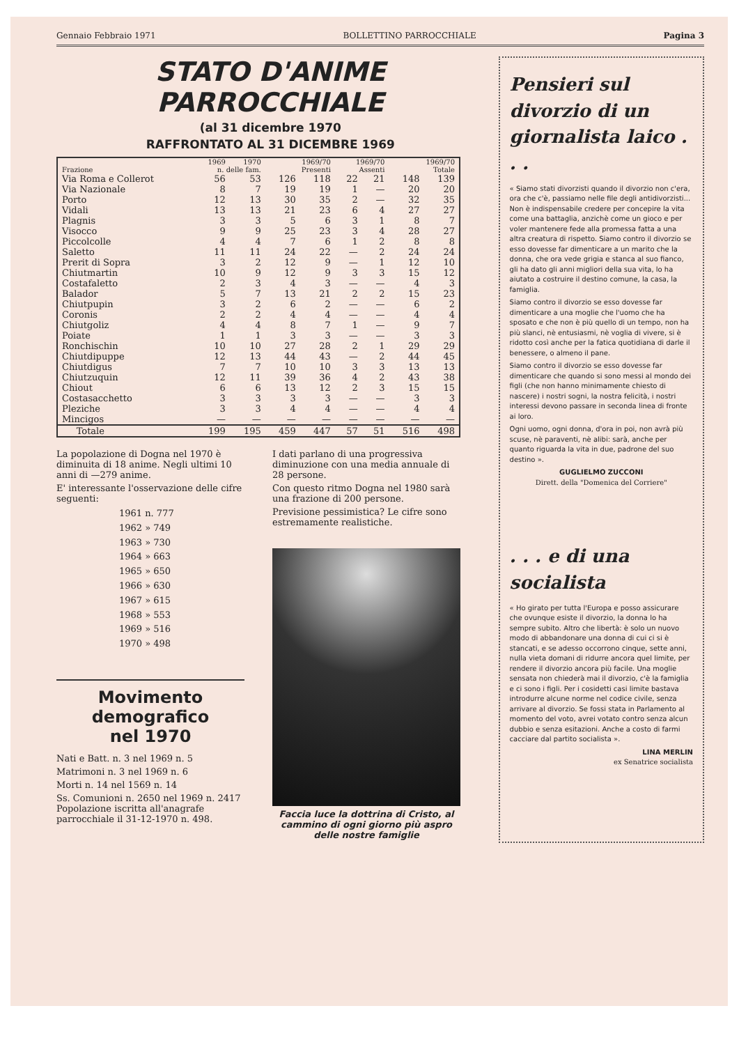Gennaio Febbraio 1971 BOLLETTINO PARROCCHIALE Pagina 3
STATO D'ANIME PARROCCHIALE
(al 31 dicembre 1970
RAFFRONTATO AL 31 DICEMBRE 1969
| | 1969 | 1970 | 1969/70 | | 1969/70 | | 1969/70 | |
| --- | --- | --- | --- | --- | --- | --- | --- | --- |
| Frazione | n. delle fam. | | Presenti | | Assenti | | Totale | |
| Via Roma e Collerot | 56 | 53 | 126 | 118 | 22 | 21 | 148 | 139 |
| Via Nazionale | 8 | 7 | 19 | 19 | 1 | — | 20 | 20 |
| Porto | 12 | 13 | 30 | 35 | 2 | — | 32 | 35 |
| Vidali | 13 | 13 | 21 | 23 | 6 | 4 | 27 | 27 |
| Plagnis | 3 | 3 | 5 | 6 | 3 | 1 | 8 | 7 |
| Visocco | 9 | 9 | 25 | 23 | 3 | 4 | 28 | 27 |
| Piccolcolle | 4 | 4 | 7 | 6 | 1 | 2 | 8 | 8 |
| Saletto | 11 | 11 | 24 | 22 | — | 2 | 24 | 24 |
| Prerit di Sopra | 3 | 2 | 12 | 9 | — | 1 | 12 | 10 |
| Chiutmartin | 10 | 9 | 12 | 9 | 3 | 3 | 15 | 12 |
| Costafaletto | 2 | 3 | 4 | 3 | — | — | 4 | 3 |
| Balador | 5 | 7 | 13 | 21 | 2 | 2 | 15 | 23 |
| Chiutpupin | 3 | 2 | 6 | 2 | — | — | 6 | 2 |
| Coronis | 2 | 2 | 4 | 4 | — | — | 4 | 4 |
| Chiutgoliz | 4 | 4 | 8 | 7 | 1 | — | 9 | 7 |
| Poiate | 1 | 1 | 3 | 3 | — | — | 3 | 3 |
| Ronchischin | 10 | 10 | 27 | 28 | 2 | 1 | 29 | 29 |
| Chiutdipuppe | 12 | 13 | 44 | 43 | — | 2 | 44 | 45 |
| Chiutdigus | 7 | 7 | 10 | 10 | 3 | 3 | 13 | 13 |
| Chiutzuquin | 12 | 11 | 39 | 36 | 4 | 2 | 43 | 38 |
| Chiout | 6 | 6 | 13 | 12 | 2 | 3 | 15 | 15 |
| Costasacchetto | 3 | 3 | 3 | 3 | — | — | 3 | 3 |
| Plezichе | 3 | 3 | 4 | 4 | — | — | 4 | 4 |
| Mincigos | — | — | — | — | — | — | — | — |
| Totale | 199 | 195 | 459 | 447 | 57 | 51 | 516 | 498 |
La popolazione di Dogna nel 1970 è diminuita di 18 anime. Negli ultimi 10 anni di —279 anime.
E' interessante l'osservazione delle cifre seguenti:
1961 n. 777
1962 » 749
1963 » 730
1964 » 663
1965 » 650
1966 » 630
1967 » 615
1968 » 553
1969 » 516
1970 » 498
Movimento demografico
nel 1970
Nati e Batt. n. 3 nel 1969 n. 5
Matrimoni n. 3 nel 1969 n. 6
Morti n. 14 nel 1569 n. 14
Ss. Comunioni n. 2650 nel 1969 n. 2417
Popolazione iscritta all'anagrafe parrocchiale il 31-12-1970 n. 498.
I dati parlano di una progressiva diminuzione con una media annuale di 28 persone.
Con questo ritmo Dogna nel 1980 sarà una frazione di 200 persone.
Previsione pessimistica? Le cifre sono estremamente realistiche.
Faccia luce la dottrina di Cristo, al cammino di ogni giorno più aspro delle nostre famiglie
Pensieri sul divorzio di un giornalista laico . . .
« Siamo stati divorzisti quando il divorzio non c'era, ora che c'è, passiamo nelle file degli antidivorzisti... Non è indispensabile credere per concepire la vita come una battaglia, anzichè come un gioco e per voler mantenere fede alla promessa fatta a una altra creatura di rispetto. Siamo contro il divorzio se esso dovesse far dimenticare a un marito che la donna, che ora vede grigia e stanca al suo fianco, gli ha dato gli anni migliori della sua vita, lo ha aiutato a costruire il destino comune, la casa, la famiglia.
Siamo contro il divorzio se esso dovesse far dimenticare a una moglie che l'uomo che ha sposato e che non è più quello di un tempo, non ha più slanci, nè entusiasmi, nè voglia di vivere, si è ridotto così anche per la fatica quotidiana di darle il benessere, o almeno il pane.
Siamo contro il divorzio se esso dovesse far dimenticare che quando si sono messi al mondo dei figli (che non hanno minimamente chiesto di nascere) i nostri sogni, la nostra felicità, i nostri interessi devono passare in seconda linea di fronte ai loro.
Ogni uomo, ogni donna, d'ora in poi, non avrà più scuse, nè paraventi, nè alibi: sarà, anche per quanto riguarda la vita in due, padrone del suo destino ».
GUGLIELMO ZUCCONI
Dirett. della "Domenica del Corriere"
. . . e di una socialista
« Ho girato per tutta l'Europa e posso assicurare che ovunque esiste il divorzio, la donna lo ha sempre subito. Altro che libertà: è solo un nuovo modo di abbandonare una donna di cui ci si è stancati, e se adesso occorrono cinque, sette anni, nulla vieta domani di ridurre ancora quel limite, per rendere il divorzio ancora più facile. Una moglie sensata non chiederà mai il divorzio, c'è la famiglia e ci sono i figli. Per i cosidetti casi limite bastava introdurre alcune norme nel codice civile, senza arrivare al divorzio. Se fossi stata in Parlamento al momento del voto, avrei votato contro senza alcun dubbio e senza esitazioni. Anche a costo di farmi cacciare dal partito socialista ».
LINA MERLIN
ex Senatrice socialista